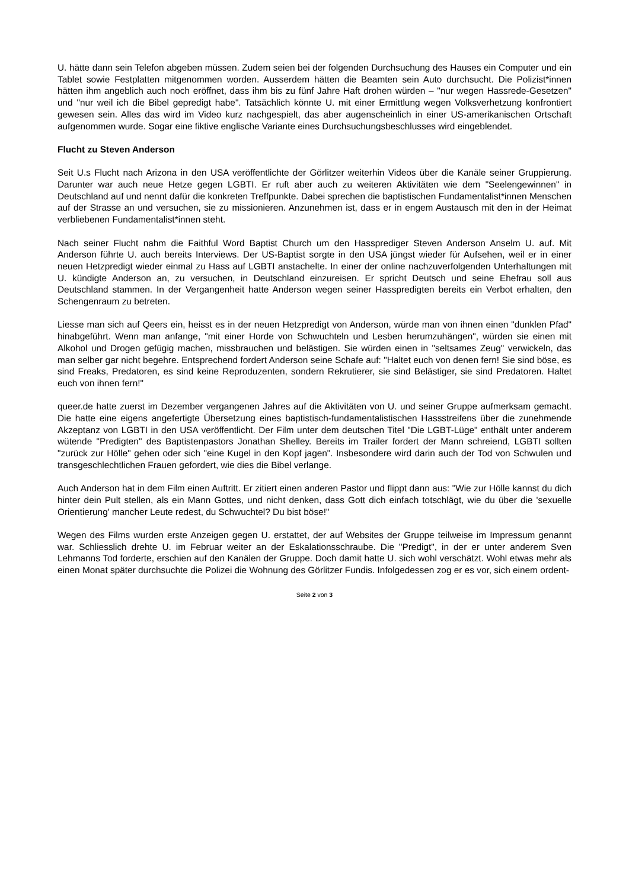U. hätte dann sein Telefon abgeben müssen. Zudem seien bei der folgenden Durchsuchung des Hauses ein Computer und ein Tablet sowie Festplatten mitgenommen worden. Ausserdem hätten die Beamten sein Auto durchsucht. Die Polizist*innen hätten ihm angeblich auch noch eröffnet, dass ihm bis zu fünf Jahre Haft drohen würden – "nur wegen Hassrede-Gesetzen" und "nur weil ich die Bibel gepredigt habe". Tatsächlich könnte U. mit einer Ermittlung wegen Volksverhetzung konfrontiert gewesen sein. Alles das wird im Video kurz nachgespielt, das aber augenscheinlich in einer US-amerikanischen Ortschaft aufgenommen wurde. Sogar eine fiktive englische Variante eines Durchsuchungsbeschlusses wird eingeblendet.
Flucht zu Steven Anderson
Seit U.s Flucht nach Arizona in den USA veröffentlichte der Görlitzer weiterhin Videos über die Kanäle seiner Gruppierung. Darunter war auch neue Hetze gegen LGBTI. Er ruft aber auch zu weiteren Aktivitäten wie dem "Seelengewinnen" in Deutschland auf und nennt dafür die konkreten Treffpunkte. Dabei sprechen die baptistischen Fundamentalist*innen Menschen auf der Strasse an und versuchen, sie zu missionieren. Anzunehmen ist, dass er in engem Austausch mit den in der Heimat verbliebenen Fundamentalist*innen steht.
Nach seiner Flucht nahm die Faithful Word Baptist Church um den Hassprediger Steven Anderson Anselm U. auf. Mit Anderson führte U. auch bereits Interviews. Der US-Baptist sorgte in den USA jüngst wieder für Aufsehen, weil er in einer neuen Hetzpredigt wieder einmal zu Hass auf LGBTI anstachelte. In einer der online nachzuverfolgenden Unterhaltungen mit U. kündigte Anderson an, zu versuchen, in Deutschland einzureisen. Er spricht Deutsch und seine Ehefrau soll aus Deutschland stammen. In der Vergangenheit hatte Anderson wegen seiner Hasspredigten bereits ein Verbot erhalten, den Schengenraum zu betreten.
Liesse man sich auf Qeers ein, heisst es in der neuen Hetzpredigt von Anderson, würde man von ihnen einen "dunklen Pfad" hinabgeführt. Wenn man anfange, "mit einer Horde von Schwuchteln und Lesben herumzuhängen", würden sie einen mit Alkohol und Drogen gefügig machen, missbrauchen und belästigen. Sie würden einen in "seltsames Zeug" verwickeln, das man selber gar nicht begehre. Entsprechend fordert Anderson seine Schafe auf: "Haltet euch von denen fern! Sie sind böse, es sind Freaks, Predatoren, es sind keine Reproduzenten, sondern Rekrutierer, sie sind Belästiger, sie sind Predatoren. Haltet euch von ihnen fern!"
queer.de hatte zuerst im Dezember vergangenen Jahres auf die Aktivitäten von U. und seiner Gruppe aufmerksam gemacht. Die hatte eine eigens angefertigte Übersetzung eines baptistisch-fundamentalistischen Hassstreifens über die zunehmende Akzeptanz von LGBTI in den USA veröffentlicht. Der Film unter dem deutschen Titel "Die LGBT-Lüge" enthält unter anderem wütende "Predigten" des Baptistenpastors Jonathan Shelley. Bereits im Trailer fordert der Mann schreiend, LGBTI sollten "zurück zur Hölle" gehen oder sich "eine Kugel in den Kopf jagen". Insbesondere wird darin auch der Tod von Schwulen und transgeschlechtlichen Frauen gefordert, wie dies die Bibel verlange.
Auch Anderson hat in dem Film einen Auftritt. Er zitiert einen anderen Pastor und flippt dann aus: "Wie zur Hölle kannst du dich hinter dein Pult stellen, als ein Mann Gottes, und nicht denken, dass Gott dich einfach totschlägt, wie du über die 'sexuelle Orientierung' mancher Leute redest, du Schwuchtel? Du bist böse!"
Wegen des Films wurden erste Anzeigen gegen U. erstattet, der auf Websites der Gruppe teilweise im Impressum genannt war. Schliesslich drehte U. im Februar weiter an der Eskalationsschraube. Die "Predigt", in der er unter anderem Sven Lehmanns Tod forderte, erschien auf den Kanälen der Gruppe. Doch damit hatte U. sich wohl verschätzt. Wohl etwas mehr als einen Monat später durchsuchte die Polizei die Wohnung des Görlitzer Fundis. Infolgedessen zog er es vor, sich einem ordent-
Seite 2 von 3